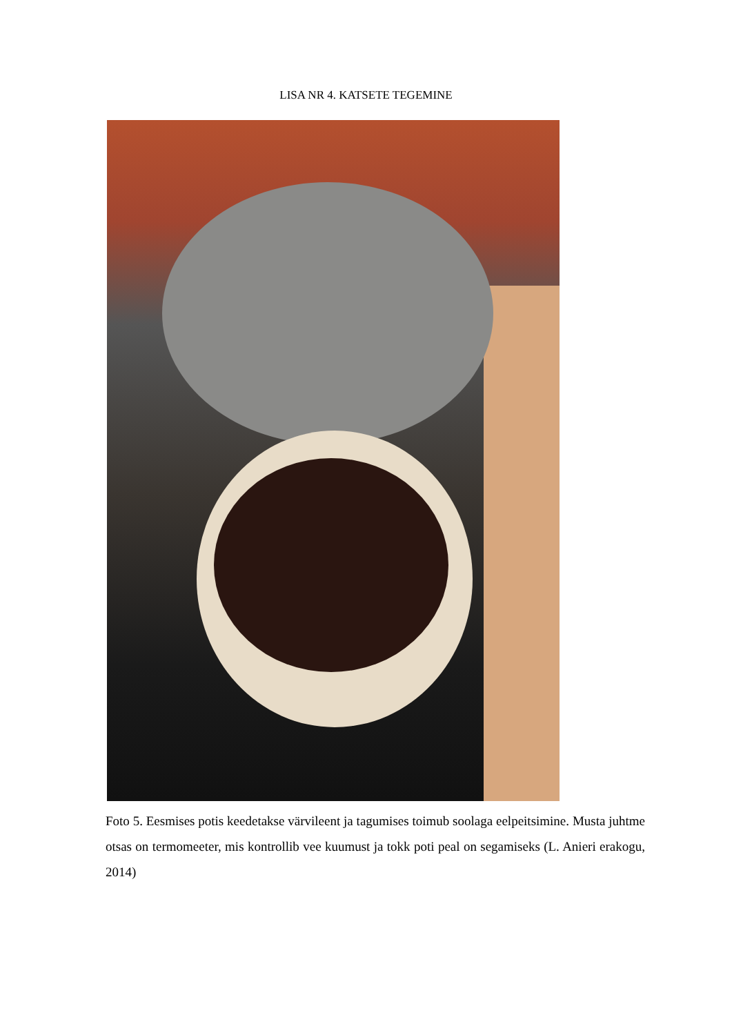LISA NR 4. KATSETE TEGEMINE
Foto 5. Eesmises potis keedetakse värvileent ja tagumises toimub soolaga eelpeitsimine. Musta juhtme otsas on termomeeter, mis kontrollib vee kuumust ja tokk poti peal on segamiseks (L. Anieri erakogu, 2014)